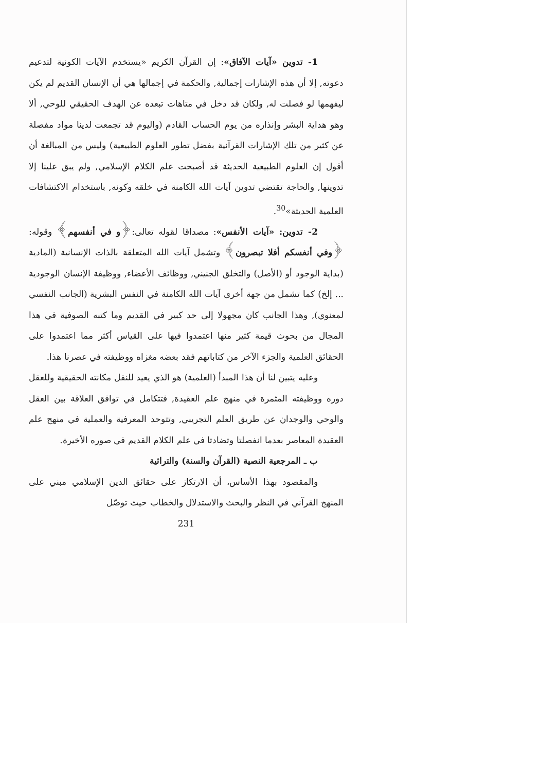1- تدوين «آيات الآفاق»: إن القرآن الكريم «يستخدم الآيات الكونية لتدعيم دعوته, إلا أن هذه الإشارات إجمالية, والحكمة في إجمالها هي أن الإنسان القديم لم يكن ليفهمها لو فصلت له, ولكان قد دخل في متاهات تبعده عن الهدف الحقيقي للوحي, ألا وهو هداية البشر وإنذاره من يوم الحساب القادم (واليوم قد تجمعت لدينا مواد مفصلة عن كثير من تلك الإشارات القرآنية بفضل تطور العلوم الطبيعية) وليس من المبالغة أن أقول إن العلوم الطبيعية الحديثة قد أصبحت علم الكلام الإسلامي, ولم يبق علينا إلا تدوينها, والحاجة تقتضي تدوين آيات الله الكامنة في خلقه وكونه, باستخدام الاكتشافات العلمية الحديثة»<sup>30</sup>.
2- تدوين: «آيات الأنفس»: مصداقا لقوله تعالى:﴿و في أنفسهم﴾ وقوله: ﴿وفي أنفسكم أفلا تبصرون﴾ وتشمل آيات الله المتعلقة بالذات الإنسانية (المادية (بداية الوجود أو (الأصل) والتخلق الجنيني, ووظائف الأعضاء, ووظيفة الإنسان الوجودية ... إلخ) كما تشمل من جهة أخرى آيات الله الكامنة في النفس البشرية (الجانب النفسي لمعنوي), وهذا الجانب كان مجهولا إلى حد كبير في القديم وما كتبه الصوفية في هذا المجال من بحوث قيمة كثير منها اعتمدوا فيها على القياس أكثر مما اعتمدوا على الحقائق العلمية والجزء الآخر من كتاباتهم فقد بعضه مغزاه ووظيفته في عصرنا هذا.
وعليه يتبين لنا أن هذا المبدأ (العلمية) هو الذي يعيد للنقل مكانته الحقيقية وللعقل دوره ووظيفته المثمرة في منهج علم العقيدة, فتتكامل في توافق العلاقة بين العقل والوحي والوجدان عن طريق العلم التجريبي, وتتوحد المعرفية والعملية في منهج علم العقيدة المعاصر بعدما انفصلتا وتضادتا في علم الكلام القديم في صوره الأخيرة.
ب ـ المرجعية النصية (القرآن والسنة) والتراثية
والمقصود بهذا الأساس، أن الارتكاز على حقائق الدين الإسلامي مبني على المنهج القرآني في النظر والبحث والاستدلال والخطاب حيث توصّل
231